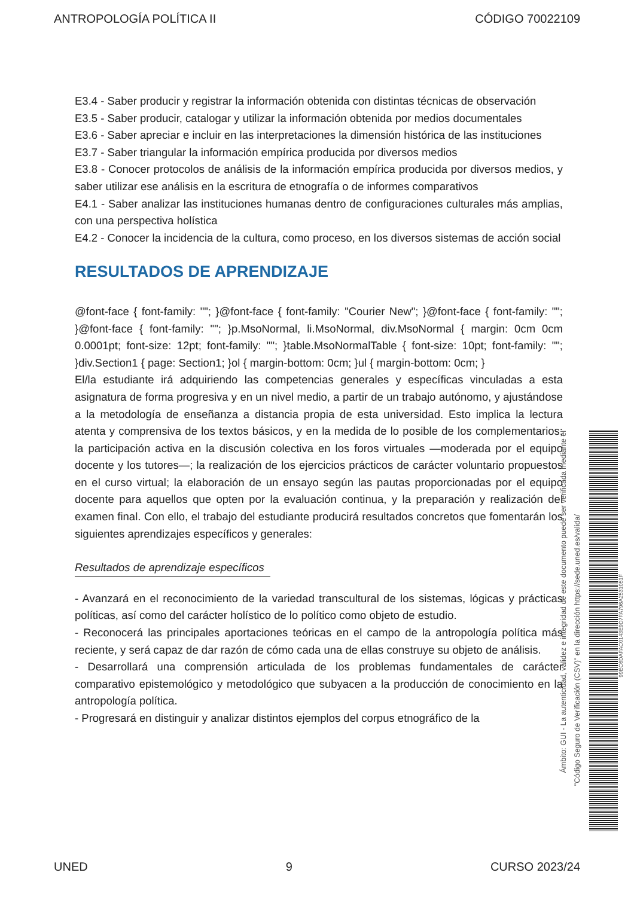ANTROPOLOGÍA POLÍTICA II CÓDIGO 70022109
E3.4 - Saber producir y registrar la información obtenida con distintas técnicas de observación
E3.5 - Saber producir, catalogar y utilizar la información obtenida por medios documentales
E3.6 - Saber apreciar e incluir en las interpretaciones la dimensión histórica de las instituciones
E3.7 - Saber triangular la información empírica producida por diversos medios
E3.8 - Conocer protocolos de análisis de la información empírica producida por diversos medios, y saber utilizar ese análisis en la escritura de etnografía o de informes comparativos
E4.1 - Saber analizar las instituciones humanas dentro de configuraciones culturales más amplias, con una perspectiva holística
E4.2 - Conocer la incidencia de la cultura, como proceso, en los diversos sistemas de acción social
RESULTADOS DE APRENDIZAJE
@font-face { font-family: ""; }@font-face { font-family: "Courier New"; }@font-face { font-family: ""; }@font-face { font-family: ""; }p.MsoNormal, li.MsoNormal, div.MsoNormal { margin: 0cm 0cm 0.0001pt; font-size: 12pt; font-family: ""; }table.MsoNormalTable { font-size: 10pt; font-family: ""; }div.Section1 { page: Section1; }ol { margin-bottom: 0cm; }ul { margin-bottom: 0cm; }
El/la estudiante irá adquiriendo las competencias generales y específicas vinculadas a esta asignatura de forma progresiva y en un nivel medio, a partir de un trabajo autónomo, y ajustándose a la metodología de enseñanza a distancia propia de esta universidad. Esto implica la lectura atenta y comprensiva de los textos básicos, y en la medida de lo posible de los complementarios; la participación activa en la discusión colectiva en los foros virtuales —moderada por el equipo docente y los tutores—; la realización de los ejercicios prácticos de carácter voluntario propuestos en el curso virtual; la elaboración de un ensayo según las pautas proporcionadas por el equipo docente para aquellos que opten por la evaluación continua, y la preparación y realización del examen final. Con ello, el trabajo del estudiante producirá resultados concretos que fomentarán los siguientes aprendizajes específicos y generales:
Resultados de aprendizaje específicos
- Avanzará en el reconocimiento de la variedad transcultural de los sistemas, lógicas y prácticas políticas, así como del carácter holístico de lo político como objeto de estudio.
- Reconocerá las principales aportaciones teóricas en el campo de la antropología política más reciente, y será capaz de dar razón de cómo cada una de ellas construye su objeto de análisis.
- Desarrollará una comprensión articulada de los problemas fundamentales de carácter comparativo epistemológico y metodológico que subyacen a la producción de conocimiento en la antropología política.
- Progresará en distinguir y analizar distintos ejemplos del corpus etnográfico de la
Ámbito: GUI - La autenticidad, validez e integridad de este documento puede ser verificada mediante el
"Código Seguro de Verificación (CSV)" en la dirección https://sede.uned.es/valida/
99EC6DAFAC0143E9D7FA796A2531051F
UNED 9 CURSO 2023/24